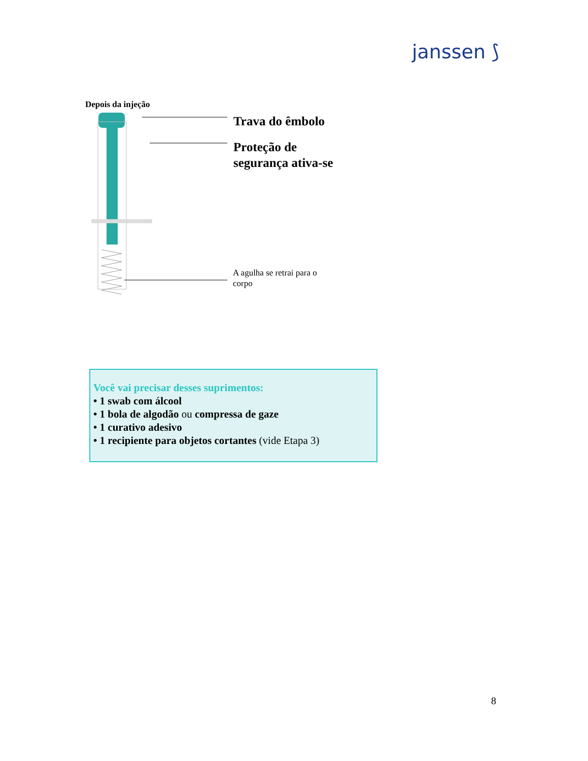janssen ⟆
Depois da injeção
Trava do êmbolo
Proteção de
segurança ativa-se
A agulha se retrai para o
corpo
Você vai precisar desses suprimentos:
• 1 swab com álcool
• 1 bola de algodão ou compressa de gaze
• 1 curativo adesivo
• 1 recipiente para objetos cortantes (vide Etapa 3)
8